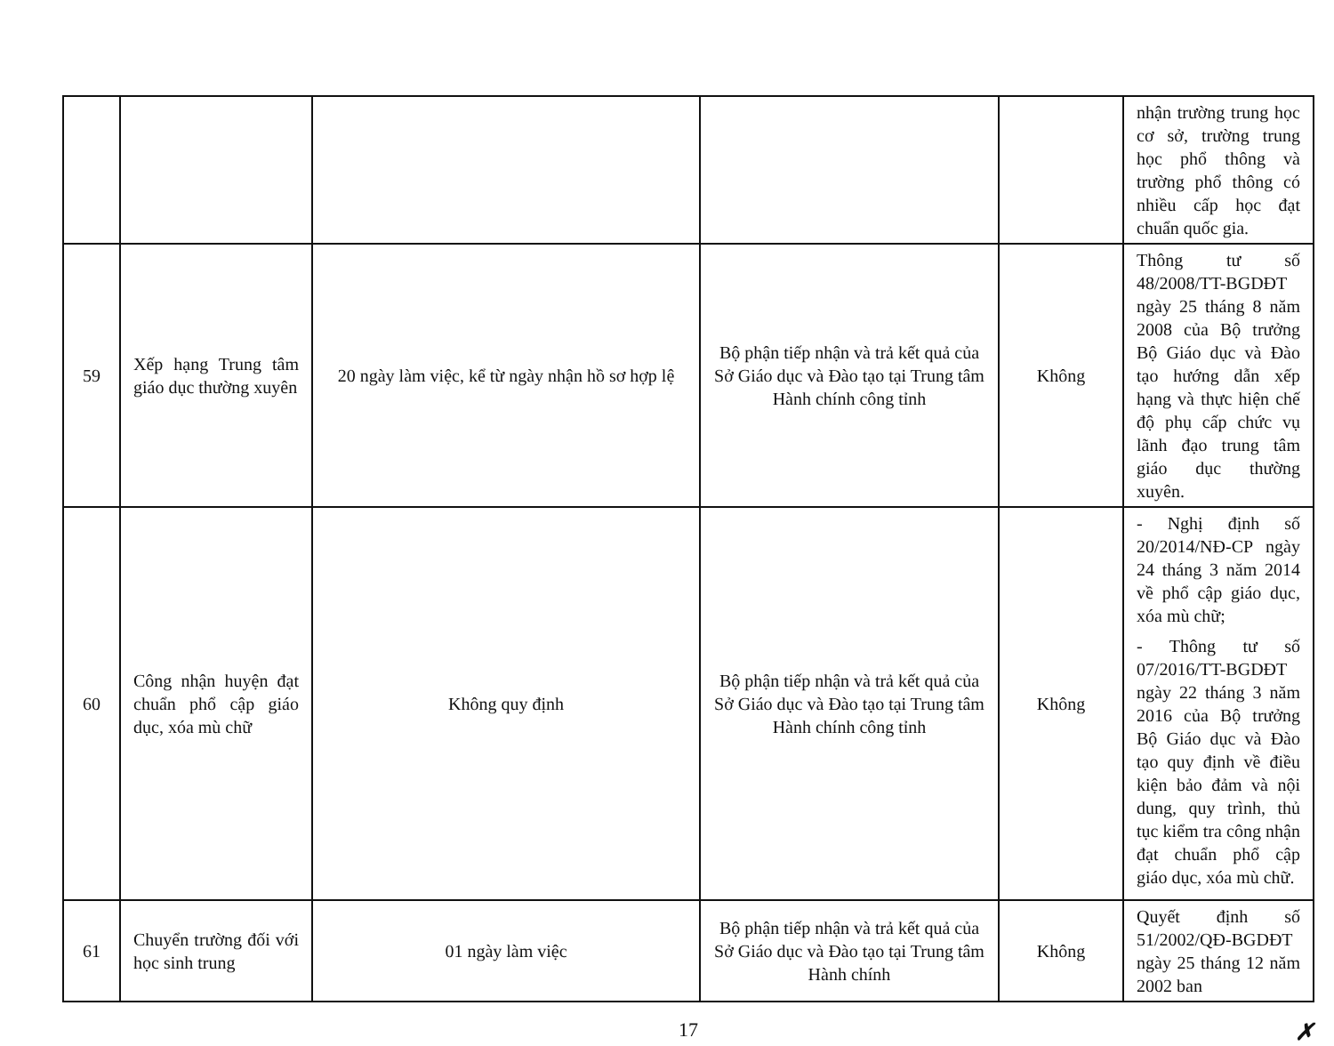| | | | | | nhận trường trung học cơ sở, trường trung học phổ thông và trường phổ thông có nhiều cấp học đạt chuẩn quốc gia. |
| 59 | Xếp hạng Trung tâm giáo dục thường xuyên | 20 ngày làm việc, kể từ ngày nhận hồ sơ hợp lệ | Bộ phận tiếp nhận và trả kết quả của Sở Giáo dục và Đào tạo tại Trung tâm Hành chính công tỉnh | Không | Thông tư số 48/2008/TT-BGDĐT ngày 25 tháng 8 năm 2008 của Bộ trưởng Bộ Giáo dục và Đào tạo hướng dẫn xếp hạng và thực hiện chế độ phụ cấp chức vụ lãnh đạo trung tâm giáo dục thường xuyên. |
| 60 | Công nhận huyện đạt chuẩn phổ cập giáo dục, xóa mù chữ | Không quy định | Bộ phận tiếp nhận và trả kết quả của Sở Giáo dục và Đào tạo tại Trung tâm Hành chính công tỉnh | Không | - Nghị định số 20/2014/NĐ-CP ngày 24 tháng 3 năm 2014 về phổ cập giáo dục, xóa mù chữ; - Thông tư số 07/2016/TT-BGDĐT ngày 22 tháng 3 năm 2016 của Bộ trưởng Bộ Giáo dục và Đào tạo quy định về điều kiện bảo đảm và nội dung, quy trình, thủ tục kiểm tra công nhận đạt chuẩn phổ cập giáo dục, xóa mù chữ. |
| 61 | Chuyển trường đối với học sinh trung | 01 ngày làm việc | Bộ phận tiếp nhận và trả kết quả của Sở Giáo dục và Đào tạo tại Trung tâm Hành chính | Không | Quyết định số 51/2002/QĐ-BGDĐT ngày 25 tháng 12 năm 2002 ban |
17 ✗